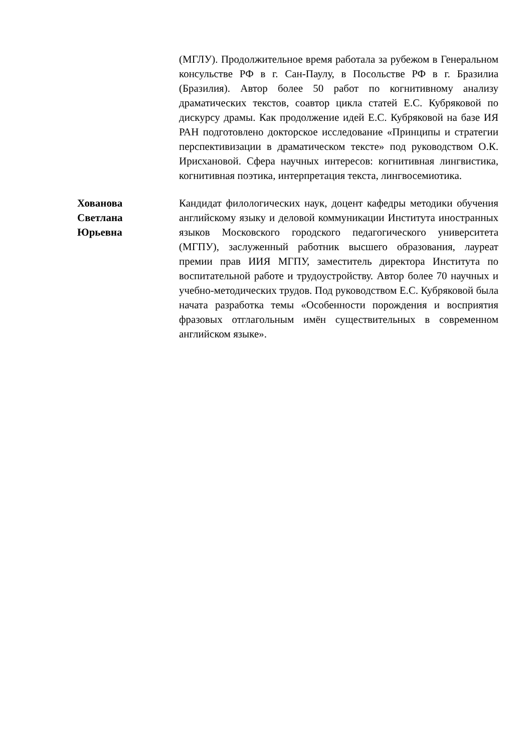(МГЛУ). Продолжительное время работала за рубежом в Генеральном консульстве РФ в г. Сан-Паулу, в Посольстве РФ в г. Бразилиа (Бразилия). Автор более 50 работ по когнитивному анализу драматических текстов, соавтор цикла статей Е.С. Кубряковой по дискурсу драмы. Как продолжение идей Е.С. Кубряковой на базе ИЯ РАН подготовлено докторское исследование «Принципы и стратегии перспективизации в драматическом тексте» под руководством О.К. Ирисхановой. Сфера научных интересов: когнитивная лингвистика, когнитивная поэтика, интерпретация текста, лингвосемиотика.
Хованова
Светлана
Юрьевна
Кандидат филологических наук, доцент кафедры методики обучения английскому языку и деловой коммуникации Института иностранных языков Московского городского педагогического университета (МГПУ), заслуженный работник высшего образования, лауреат премии прав ИИЯ МГПУ, заместитель директора Института по воспитательной работе и трудоустройству. Автор более 70 научных и учебно-методических трудов. Под руководством Е.С. Кубряковой была начата разработка темы «Особенности порождения и восприятия фразовых отглагольным имён существительных в современном английском языке».